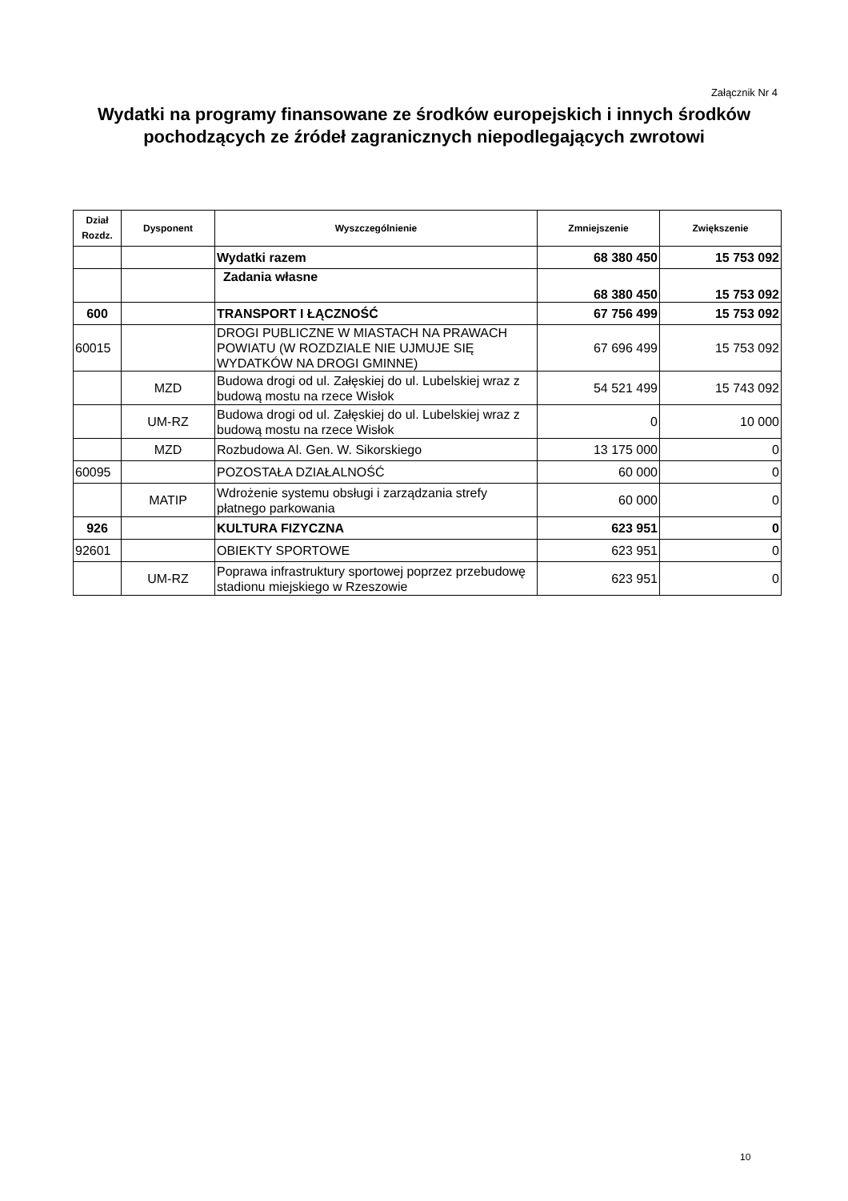Załącznik Nr 4
Wydatki na programy finansowane ze środków europejskich i innych środków pochodzących ze źródeł zagranicznych niepodlegających zwrotowi
| Dział Rozdz. | Dysponent | Wyszczególnienie | Zmniejszenie | Zwiększenie |
| --- | --- | --- | --- | --- |
| | | Wydatki razem | 68 380 450 | 15 753 092 |
| | | Zadania własne | 68 380 450 | 15 753 092 |
| 600 | | TRANSPORT I ŁĄCZNOŚĆ | 67 756 499 | 15 753 092 |
| 60015 | | DROGI PUBLICZNE W MIASTACH NA PRAWACH POWIATU (W ROZDZIALE NIE UJMUJE SIĘ WYDATKÓW NA DROGI GMINNE) | 67 696 499 | 15 753 092 |
| | MZD | Budowa drogi od ul. Załęskiej do ul. Lubelskiej wraz z budową mostu na rzece Wisłok | 54 521 499 | 15 743 092 |
| | UM-RZ | Budowa drogi od ul. Załęskiej do ul. Lubelskiej wraz z budową mostu na rzece Wisłok | 0 | 10 000 |
| | MZD | Rozbudowa Al. Gen. W. Sikorskiego | 13 175 000 | 0 |
| 60095 | | POZOSTAŁA DZIAŁALNOŚĆ | 60 000 | 0 |
| | MATIP | Wdrożenie systemu obsługi i zarządzania strefy płatnego parkowania | 60 000 | 0 |
| 926 | | KULTURA FIZYCZNA | 623 951 | 0 |
| 92601 | | OBIEKTY SPORTOWE | 623 951 | 0 |
| | UM-RZ | Poprawa infrastruktury sportowej poprzez przebudowę stadionu miejskiego w Rzeszowie | 623 951 | 0 |
10